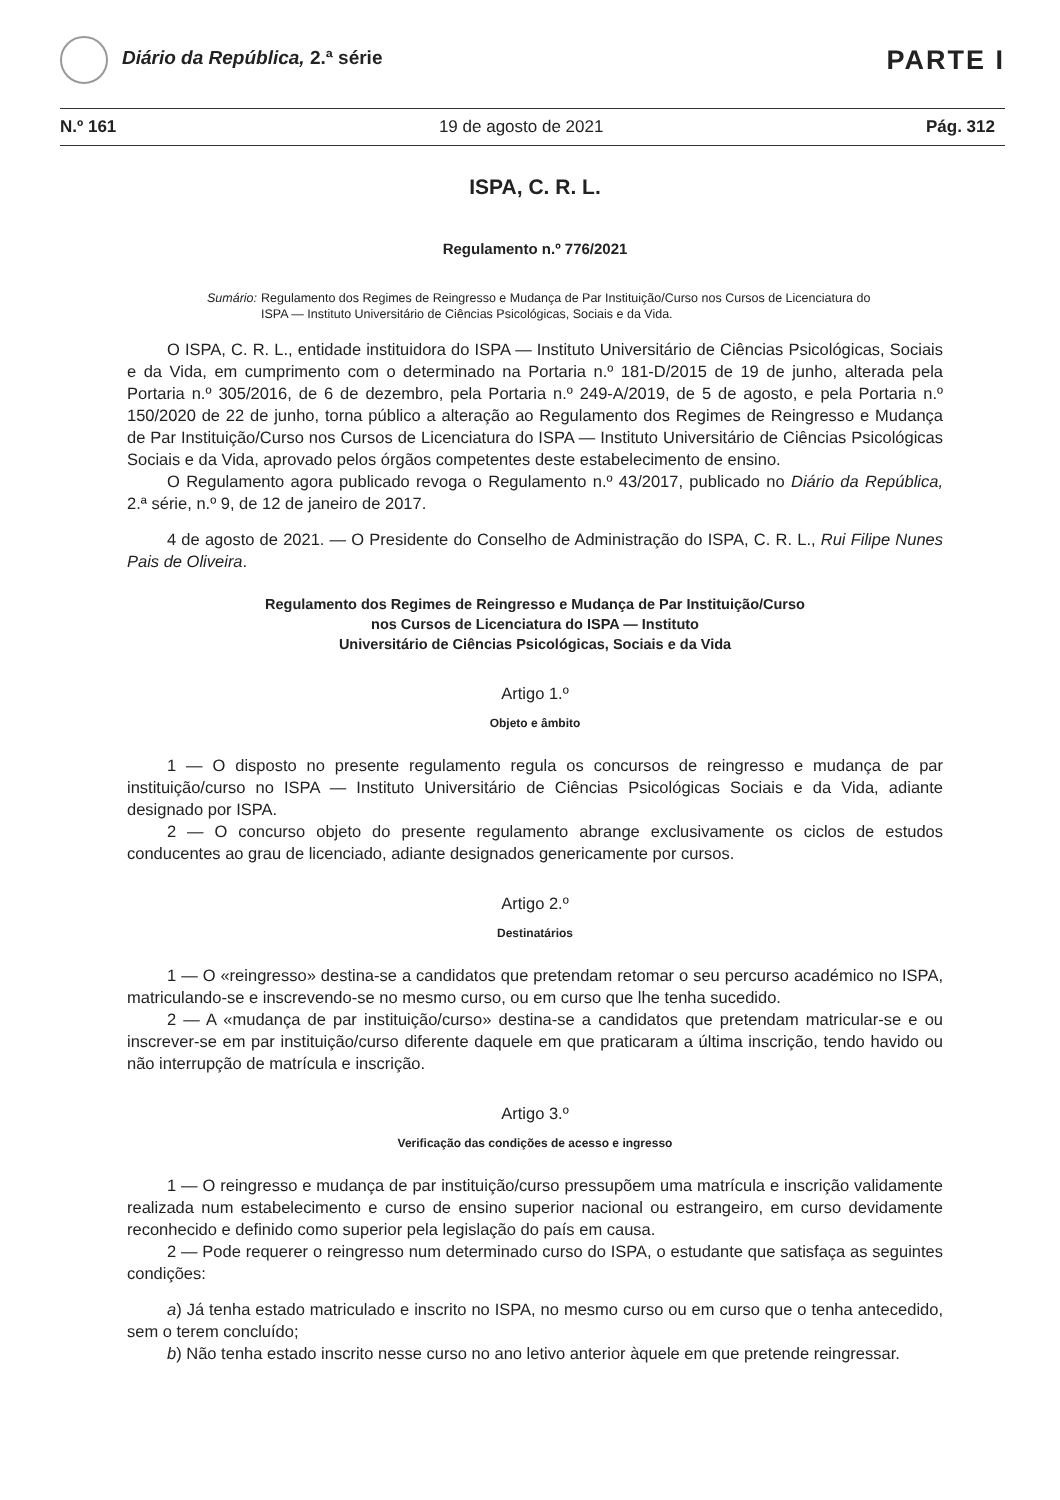Diário da República, 2.ª série
PARTE I
N.º 161 19 de agosto de 2021 Pág. 312
ISPA, C. R. L.
Regulamento n.º 776/2021
Sumário: Regulamento dos Regimes de Reingresso e Mudança de Par Instituição/Curso nos Cursos de Licenciatura do ISPA — Instituto Universitário de Ciências Psicológicas, Sociais e da Vida.
O ISPA, C. R. L., entidade instituidora do ISPA — Instituto Universitário de Ciências Psicológicas, Sociais e da Vida, em cumprimento com o determinado na Portaria n.º 181-D/2015 de 19 de junho, alterada pela Portaria n.º 305/2016, de 6 de dezembro, pela Portaria n.º 249-A/2019, de 5 de agosto, e pela Portaria n.º 150/2020 de 22 de junho, torna público a alteração ao Regulamento dos Regimes de Reingresso e Mudança de Par Instituição/Curso nos Cursos de Licenciatura do ISPA — Instituto Universitário de Ciências Psicológicas Sociais e da Vida, aprovado pelos órgãos competentes deste estabelecimento de ensino.
O Regulamento agora publicado revoga o Regulamento n.º 43/2017, publicado no Diário da República, 2.ª série, n.º 9, de 12 de janeiro de 2017.
4 de agosto de 2021. — O Presidente do Conselho de Administração do ISPA, C. R. L., Rui Filipe Nunes Pais de Oliveira.
Regulamento dos Regimes de Reingresso e Mudança de Par Instituição/Curso
nos Cursos de Licenciatura do ISPA — Instituto
Universitário de Ciências Psicológicas, Sociais e da Vida
Artigo 1.º
Objeto e âmbito
1 — O disposto no presente regulamento regula os concursos de reingresso e mudança de par instituição/curso no ISPA — Instituto Universitário de Ciências Psicológicas Sociais e da Vida, adiante designado por ISPA.
2 — O concurso objeto do presente regulamento abrange exclusivamente os ciclos de estudos conducentes ao grau de licenciado, adiante designados genericamente por cursos.
Artigo 2.º
Destinatários
1 — O «reingresso» destina-se a candidatos que pretendam retomar o seu percurso académico no ISPA, matriculando-se e inscrevendo-se no mesmo curso, ou em curso que lhe tenha sucedido.
2 — A «mudança de par instituição/curso» destina-se a candidatos que pretendam matricular-se e ou inscrever-se em par instituição/curso diferente daquele em que praticaram a última inscrição, tendo havido ou não interrupção de matrícula e inscrição.
Artigo 3.º
Verificação das condições de acesso e ingresso
1 — O reingresso e mudança de par instituição/curso pressupõem uma matrícula e inscrição validamente realizada num estabelecimento e curso de ensino superior nacional ou estrangeiro, em curso devidamente reconhecido e definido como superior pela legislação do país em causa.
2 — Pode requerer o reingresso num determinado curso do ISPA, o estudante que satisfaça as seguintes condições:
a) Já tenha estado matriculado e inscrito no ISPA, no mesmo curso ou em curso que o tenha antecedido, sem o terem concluído;
b) Não tenha estado inscrito nesse curso no ano letivo anterior àquele em que pretende reingressar.